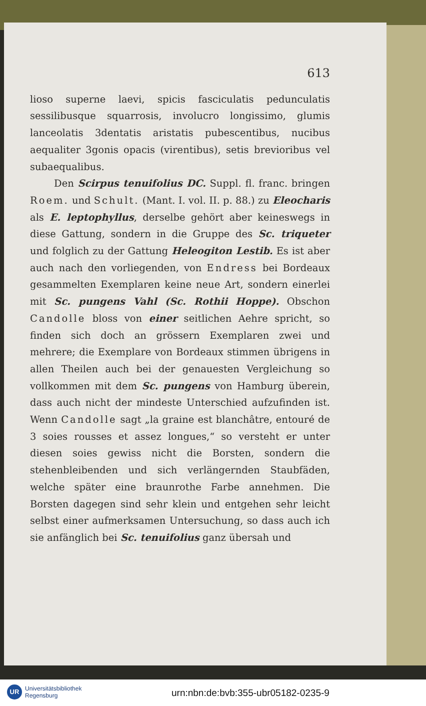613
lioso superne laevi, spicis fasciculatis pedunculatis sessilibusque squarrosis, involucro longissimo, glumis lanceolatis 3dentatis aristatis pubescentibus, nucibus aequaliter 3gonis opacis (virentibus), setis brevioribus vel subaequalibus.
Den Scirpus tenuifolius DC. Suppl. fl. franc. bringen Roem. und Schult. (Mant. I. vol. II. p. 88.) zu Eleocharis als E. leptophyllus, derselbe gehört aber keineswegs in diese Gattung, sondern in die Gruppe des Sc. triqueter und folglich zu der Gattung Heleogiton Lestib. Es ist aber auch nach den vorliegenden, von Endress bei Bordeaux gesammelten Exemplaren keine neue Art, sondern einerlei mit Sc. pungens Vahl (Sc. Rothii Hoppe). Obschon Candolle bloss von einer seitlichen Aehre spricht, so finden sich doch an grössern Exemplaren zwei und mehrere; die Exemplare von Bordeaux stimmen übrigens in allen Theilen auch bei der genauesten Vergleichung so vollkommen mit dem Sc. pungens von Hamburg überein, dass auch nicht der mindeste Unterschied aufzufinden ist. Wenn Candolle sagt „la graine est blanchâtre, entouré de 3 soies rousses et assez longues,“ so versteht er unter diesen soies gewiss nicht die Borsten, sondern die stehenbleibenden und sich verlängernden Staubfäden, welche später eine braunrothe Farbe annehmen. Die Borsten dagegen sind sehr klein und entgehen sehr leicht selbst einer aufmerksamen Untersuchung, so dass auch ich sie anfänglich bei Sc. tenuifolius ganz übersah und
UR
Universitätsbibliothek
Regensburg
urn:nbn:de:bvb:355-ubr05182-0235-9